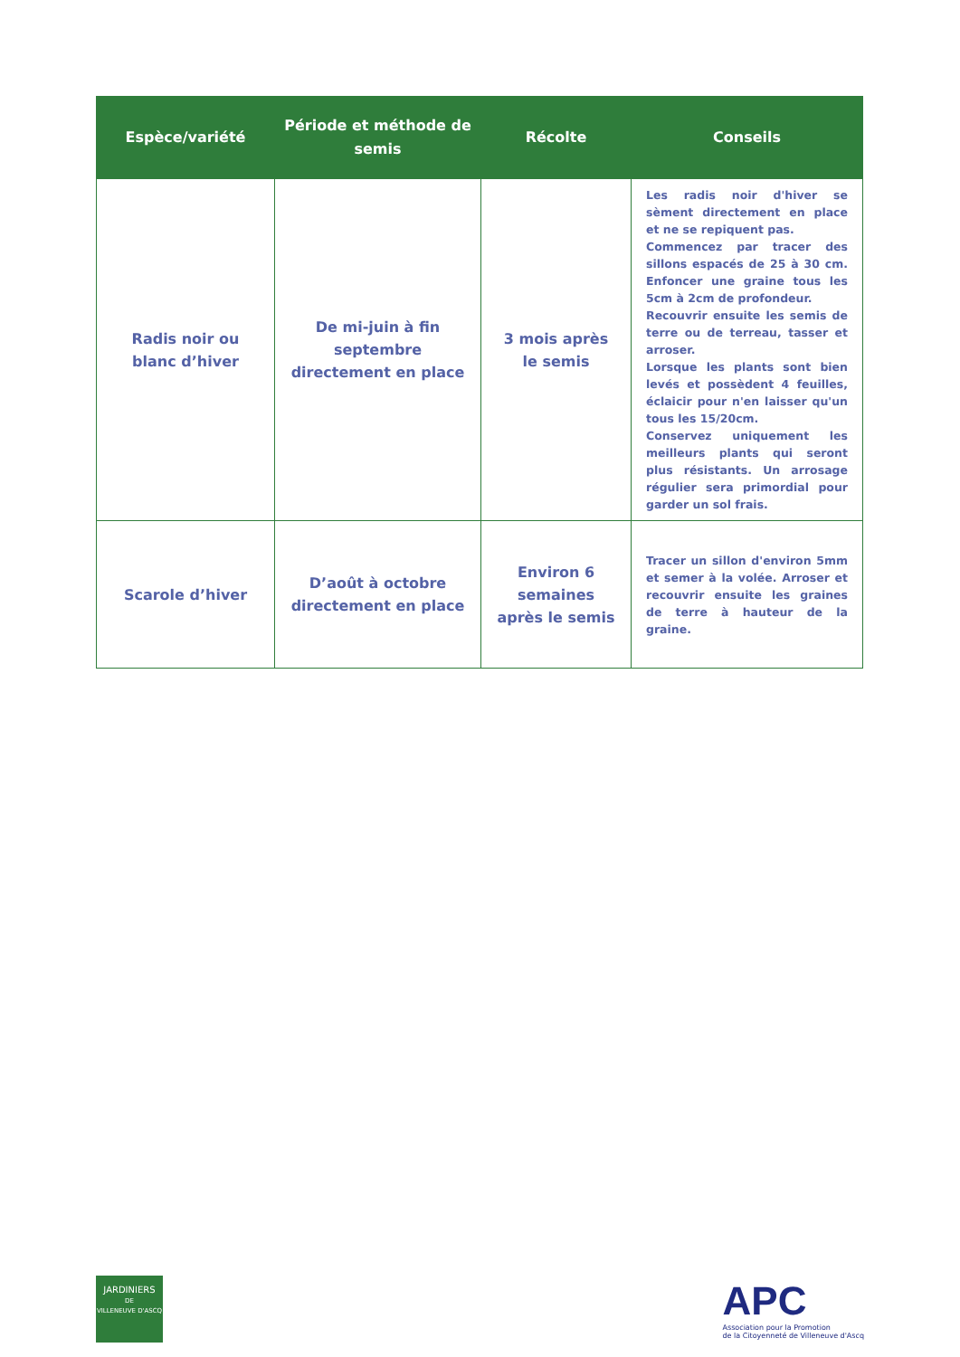| Espèce/variété | Période et méthode de semis | Récolte | Conseils |
| --- | --- | --- | --- |
| Radis noir ou blanc d’hiver | De mi-juin à fin septembre directement en place | 3 mois après le semis | Les radis noir d'hiver se sèment directement en place et ne se repiquent pas. Commencez par tracer des sillons espacés de 25 à 30 cm. Enfoncer une graine tous les 5cm à 2cm de profondeur. Recouvrir ensuite les semis de terre ou de terreau, tasser et arroser. Lorsque les plants sont bien levés et possèdent 4 feuilles, éclaicir pour n'en laisser qu'un tous les 15/20cm. Conservez uniquement les meilleurs plants qui seront plus résistants. Un arrosage régulier sera primordial pour garder un sol frais. |
| Scarole d’hiver | D’août à octobre directement en place | Environ 6 semaines après le semis | Tracer un sillon d'environ 5mm et semer à la volée. Arroser et recouvrir ensuite les graines de terre à hauteur de la graine. |
JARDINIERS
DE
VILLENEUVE D'ASCQ
APC
Association pour la Promotion
de la Citoyenneté de Villeneuve d'Ascq